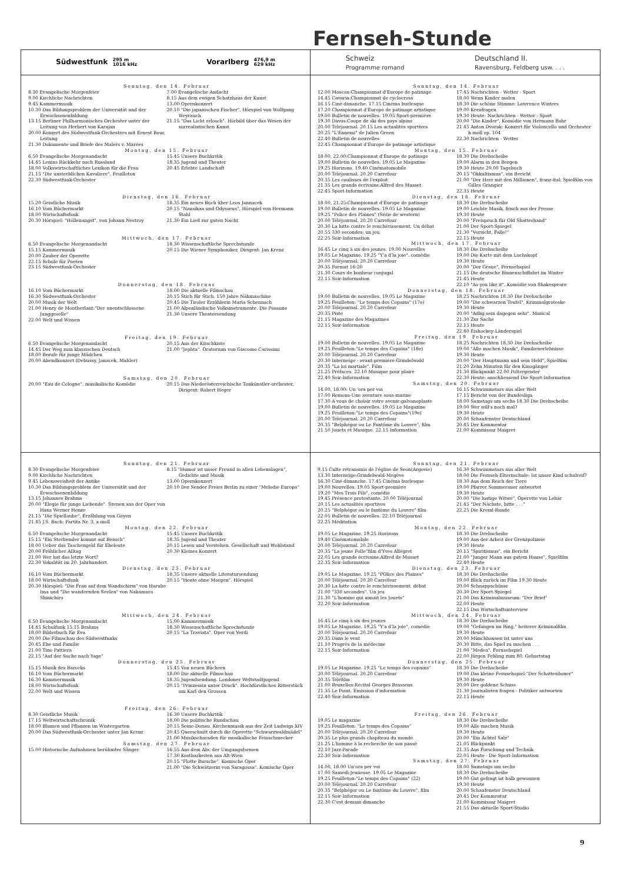Fernseh-Stunde
Südwestfunk 295 m
1016 kHz
Vorarlberg 476,9 m
629 kHz
Schweiz
Programme romand
Deutschland II.
Ravensburg, Feldberg usw. . . .
Sonntag, den 14. Februar
8.30 Evangelische Morgenfeier
9.00 Kirchliche Nachrichten
9.45 Kammermusik
10.30 Das Bildungsproblem der Universität und der Erwachsenenbildung
13.15 Berliner Philharmonisches Orchester unter der Leitung von Herbert von Karajan
20.00 Konzert des Südwestfunk-Orchesters mit Ernest Bour, Leitung
21.30 Dokumente und Briefe des Malers v. Marées
7.00 Evangelische Andacht
8.15 Aus dem ewigen Schatzhaus der Kunst
13.00 Opernkonzert
20.10 "Die japanischen Fischer", Hörspiel von Wolfgang Weyrauch
21.15 "Das Licht erlosch". Hörbild über das Wesen der surrealistischen Kunst
Montag, den 15. Februar
6.50 Evangelische Morgenandacht
14.45 Lenins Rückkehr nach Russland
18.00 Volkswirtschaftliches Lexikon für die Frau
21.15 "Die unsterblichen Kavaliere", Feuilleton
22.30 Südwestfunk-Orchester
15.45 Unsere Buchkritik
18.35 Jugend und Theater
20.45 Erlebte Landschaft
Dienstag, den 16. Februar
15.20 Geistliche Musik
16.10 Vom Büchermarkt
18.00 Wirtschaftsfunk
20.30 Hörspiel: "Höllenangst", von Johann Nestroy
18.35 Ein neues Buch über Leos Jannacek
20.15 "Nausikaa und Odysseus", Hörspiel von Hermann Stahl
21.30 Ein Lied zur guten Nacht
Mittwoch, den 17. Februar
6.50 Evangelische Morgenandacht
15.15 Kammermusik
20.00 Zauber der Operette
22.15 Schule für Poeten
23.15 Südwestfunk-Orchester
18.30 Wissenschaftliche Sprechstunde
20.15 Die Wiener Symphoniker, Dirigent: Jan Krenz
Donnerstag, den 18. Februar
16.10 Vom Büchermarkt
16.30 Südwestfunk-Orchester
20.00 Musik der Welt
21.00 Henry de Montherlant:"Der unentschlossene Junggeselle"
22.00 Welt und Wissen
18.00 Die aktuelle Filmschau
20.15 Stich für Stich. 150 Jahre Nähmaschine
20.45 Die Tiroler Erzählerin Maria Schennach
21.00 Alpenländische Volksinstrumente. Die Posaune
21.30 Unsere Theatersendung
Freitag, den 19. Februar
6.50 Evangelische Morgenandacht
14.45 Der Weg zum klassischen Deutsch
18.00 Berufe für junge Mädchen
20.00 Abendkonzert (Debussy, Janacek, Mahler)
20.15 Aus der Kitschkiste
21.00 "Jephta". Oratorium von Giacomo Carissimi
Samstag, den 20. Februar
20.00 "Eau de Cologne", musikalische Komödie
20.15 Das Niederösterreichische Tonkünstler-orchester, Dirigent: Robert Heger
Sonntag, den 14. Februar
12.00 Moscau:Championnat d'Europe de patinage
14.45 Cavaria:Championnat de cyclocross
16.15 Ciné-dimanche. 17.15 Cinéma burlesque
17.20 Championnat d'Europe de patinage artistique
19.00 Bulletin de nouvelles. 19.05 Sport-première
19.30 Davos:Coupe de ski des pays alpins
20.00 Téléjournal. 20.15 Les actualités sportives
20.25 "L'Ennemi" de Julien Green
22.40 Bulletin de nouvelles
22.45 Championnat d'Europe de patinage artistique
17.45 Nachrichten - Wetter - Sport
18.00 Wenn Kinder malen
18.30 Die schöne Stimme: Lawrence Winters
19.00 Kernfragen
19.30 Heute: Nachrichten - Wetter - Sport
20.00 "Die Kinder", Komödie von Hermann Bahr
21.45 Anton Dvorak: Konzert für Violoncello und Orchester h-moll op. 104
22.30 Nachrichten - Wetter
Montag, den 15. Februar
18.00, 22.00:Championnat d'Europe de patinage
19.00 Bulletin de nouvelles. 19.05 Le Magazine
19.25 Horizons. 19.40 Cinématomobile
20.00 Téléjournal. 20.20 Carrefour
20.35 Les coulisses de l'exploit
21.35 Les grands écrivains:Alfred des Musset
22.45 Sport-Information
18.30 Die Drehscheibe
19.00 Alarm in den Bergen
19.30 Heute 20.00 Tagebuch
20.15 "Okkultismus", ein Bericht
21.00 "Der Herr mit den Millionen", franz-ital. Spielfilm von Gilles Grangier
22.35 Heute
Dienstag, den 16. Februar
18.00, 21.25:Championnat d'Europe de patinage
19.00 Bulletin de nouvelles. 19.05 Le Magazine
19.25 "Police des Plaines" (Série de western)
20.00 Téléjournal. 20.20 Carrefour
20.30 La lutte contre le renchérissement. Un débat
20.55 330 secondes: un jeu
22.25 Soir-Information
18.30 Die Drehscheibe
19.00 Leichte Musik, frisch aus der Presse
19.30 Heute
20.00 "Freispruch für Old Shatterhand"
21.00 Der Sport-Spiegel
21.30 "Vorsicht, Falle!"
22.15 Heute
Mittwoch, den 17. Februar
16.45 Le cinq à six des jeunes. 19.00 Nouvelles
19.05 Le Magazine. 19.25 "Y'a d'la joie". comédie
20.00 Téléjournal. 20.20 Carrefour
20.35 Format 16-20
21.30 Cours de bonheur conjugal
22.15 Soir-Information
18.30 Die Drehscheibe
19.00 Die Karte mit dem Luchskopf
19.30 Heute
20.00 "Der Graue", Fernsehspiel
21.15 Die deutsche Binnenschiffahrt im Winter
21.45 Heute
22.10 "As you like it", Komödie von Shakespeare
Donnerstag, den 18. Februar
19.00 Bulletin de nouvelles. 19.05 Le Magazine
19.25 Feuilleton: "Le temps des Copains" (17e)
20.00 Téléjournal. 20.20 Carrefour
20.35 Piste
21.15 Magazine des Magazines
22.15 Soir-Information
18.25 Nachrichten 18.30 Die Drehscheibe
19.00 "Die schwarzen Teufel", Kriminalgroteske
19.30 Heute
20.00 "Adlig sein dagegen sehr". Musical
21.30 Zur Sache
22.15 Heute
22.40 Eishockey-Länderspiel
Freitag, den 19. Februar
19.00 Bulletin de nouvelles. 19.05 Le Magazine
19.25 Feuilleton:"Le temps des Copains" (18e)
20.00 Téléjournal. 20.20 Carrefour
20.30 Interneige - avant-première:Grindelwald
20.35 "La loi martiale". Film
21.25 Préfaces. 22.10 Musique pour plaire
22.40 Soir-Information
18.25 Nachrichten 18.30 Die Drehscheibe
19.00 "Alle machen Musik", Familienerlebnisse
19.30 Heute
20.00 "Der Hauptmann und sein Held", Spielfilm
21.20 Zehn Minuten für den Kinogänger
21.30 Blickpunkt 22.00 Poltergeister
22.30 Heute: anschliessend Die Sport-Information
Samstag, den 20. Februar
14.00, 18.00: Un 'ora per voi
17.00 Remous-Une aventure sous-marine
17.30 A vous de choisir votre avenir:galvanoplaste
19.00 Bulletin de nouvelles. 19.05 Le Magazine
19.25 Feuilleton:"Le temps des Copains"(19e)
20.00 Téléjournal. 20.20 Carrefour
20.35 "Belphégor ou Le Fantôme du Louvre", film
21.50 Jouets et Musique. 22.15 Information
16.15 Schwimmstars aus aller Welt
17.15 Bericht von der Bundesliga
18.00 Samstags um sechs 18.30 Die Drehscheibe
19.00 Wer will's noch mal?
19.30 Heute
20.00 Schaufenster Deutschland
20.45 Der Kommentar
21.00 Kommissar Maigret
Sonntag, den 21. Februar
8.30 Evangelische Morgenfeier
9.00 Kirchliche Nachrichten
9.45 Lebensweisheit der Antike
10.30 Das Bildungsproblem der Universität und der Erwachsenenbildung
13.15 Johannes Brahms
20.00 "Elegie für junge Liebende". Szenen aus der Oper von Hans Werner Henze
21.15 "Die Spiellaube", Erzählung von Goyen
21.45 J.S. Bach: Partita Nr. 3, a-moll
8.15 "Humor ist unser Freund in allen Lebenslagen", Gedichte und Musik
13.00 Opernkonzert
20.10 Der Sender Freies Berlin zu einer "Melodie Europa"
Montag, den 22. Februar
6.50 Evangelische Morgenandacht
15.15 "Ein Sterbender kommt auf Besuch"
18.00 Ueber das Taschengeld für Eheleute
20.00 Fröhlicher Alltag
21.00 Wer hat das letzte Wort?
22.30 Vokalität im 20. Jahrhundert
15.45 Unsere Buchkritik
18.35 Jugend und Theater
20.15 Lesen und Verstehen. Gesellschaft und Wohlstand
20.30 Kleines Konzert
Dienstag, den 23. Februar
16.10 Vom Büchermarkt
18.00 Wirtschaftsfunk
20.30 Hörspiel: "Die Frau auf dem Wandschirm" von Harube Ima und "Die wandernden Seelen" von Nakamura Shinichiro
18.35 Unsere aktuelle Literatursendung
20.15 "Heute ohne Morgen". Hörspiel
Mittwoch, den 24. Februar
6.50 Evangelische Morgenandacht
14.45 Schulfunk 15.15 Brahms
18.00 Bilderbuch für Eva
20.00 Die Filmschau des Südwestfunks
20.45 Ehe und Familie
21.00 Tino Pattiera
22.15 "Auf der Suche nach Yage"
15.00 Kammermusik
18.30 Wissenschaftliche Sprechstunde
20.15 "La Traviata". Oper von Verdi
Donnerstag, den 25. Februar
15.15 Musik des Barocks
16.10 Vom Büchermarkt
16.30 Kammermusik
18.00 Wirtschaftsfunk
22.00 Welt und Wissen
15.45 Von neuen Büchern
18.00 Die aktuelle Filmschau
18.35 Jugendsendung. Londoner Weltstadtjugend
20.15 "Prinzessin unter Druck". Hochfürstliches Ritterstück um Karl den Grossen
Freitag, den 26. Februar
8.30 Geistliche Musik
17.15 Weltwirtschaftschronik
18.00 Blumen und Pflanzen im Wintergarten
20.00 Das Südwestfunk-Orchester unter Jan Krenz
16.30 Unsere Buchkritik
18.00 Die politische Rundschau
20.15 Seine-Donau. Kirchenmusik aus der Zeit Ludwigs XIV
20.45 Querschnitt durch die Operette "Schwarzwaldmädel"
21.00 Musikscharaden für musikalische Feinschmecker
Samstag, den 27. Februar
15.00 Historische Aufnahmen berühmter Sänger
16.55 Aus dem Abc der Umgangsformen
17.30 Kostbarkeiten aus Alt-Wien
20.15 "Flotte Bursche". Komische Oper
21.00 "Die Schwätzerin von Saragossa". Komische Oper
Sonntag, den 21. Februar
9.15 Culte retransmis de l'église de Seon(Argovie)
13.30 Interneige:Grindelwald-Megève
16.30 Ciné-dimanche. 17.45 Cinéma burlesque
19.00 Nouvelles. 19.05 Sport-première
19.20 "Mes Trois Fils", comédie
19.45 Présence protestante. 20.00 Téléjournal
20.15 Les actualités sportives
20.25 "Belphégor ou le fantôme du Louvre" film
22.05 Bulletin de nouvelles. 22.10 Téléjournal
22.25 Méditation
16.30 Schwimmstars aus aller Welt
18.00 Die Fernseh-Elternschule: Ist unser Kind schulreif?
18.30 Aus dem Reich der Tiere
19.00 Pfarrer Sommerauer antwortet
19.30 Heute
20.00 "Die lustige Witwe", Operette von Lehár
21.45 "Der Nächste, bitte . . ."
22.25 Die Kreml-Runde
Montag, den 22. Februar
19.05 Le Magazine. 19.25 Horizons
19.40 Cinématomobile
20.00 Téléjournal. 20.20 Carrefour
20.35 "La jeune Folle"film d'Yves Allégret
22.05 Les grands écrivains:Alfred de Musset
22.35 Soir-Information
18.30 Die Drehscheibe
19.00 Aus der Arbeit der Grenzpolizeie
19.30 Heute
20.15 "Spiritismus", ein Bericht
21.00 "Junger Mann aus gutem Hause", Spielfilm
22.40 Heute
Dienstag, den 23. Februar
19.05 Le Magazine. 19.25 "POlice des Plaines"
20.00 Téléjournal. 20.20 Carrefour
20.30 La lutte contre le renchérissement. débat
21.00 "330 secondes". Un jeu
21.30 "L'homme qui aimait les Jouets"
22.20 Soir-Information
18.30 Die Drehscheibe
19.00 Blick zurück im Film 19.30 Heute
20.00 Schnappschüsse
20.30 Der Sport-Spiegel
21.00 Das Kriminalmuseum: "Der Brief"
22.00 Heute
22.15 Das Wirtschaftsinterview
Mittwoch, den 24. Februar
16.45 Le cinq à six des jeunes
19.05 Le Magazine. 19.25 "Y'a d'la joie", comédie
20.00 Téléjournal. 20.20 Carrefour
20.35 Dans le vent
21.10 Progrès de la médecine
22.15 Soir-Information
18.30 Die Drehscheibe
19.00 "Gefangen im Ring," heiterer Kriminalfilm
19.30 Heute
20.00 Münchhausen ist unter uns
20.30 Bitte, das Spiel zu machen . . .
21.00 "Medea", Fernsehspiel
22.00 Jürgen Fehling zum 80. Geburtstag
Donnerstag, den 25. Februar
19.05 Le Magazine. 19.25 "Le temps des copains"
20.00 Téléjournal. 20.20 Carrefour
20.35 Téléfilm
21.00 Bruxelles:Récital Georges Brassens
21.35 Le Point. Emission d'information
22.40 Soir-Information
18.30 Die Drehscheibe
19.00 Das kleine Fernsehspiel:"Der Schattenboxer"
19.30 Heute
20.00 Der goldene Schuss
21.30 Journalisten fragen - Politiker antworten
22.15 Heute
Freitag, den 26. Februar
19.05 Le magazine
19.25 Feuilleton: "Le temps des Copains"
20.00 Téléjournal. 20.20 Carrefour
20.35 Le plus grands chapiteau du monde
21.25 L'homme à la recherche de son passé
22.10 Jazz-Parade
22.30 Soir-Information
18.30 Die Drehscheibe
19.00 Alle machen Musik
19.30 Heute
20.00 "Ein Achtel Salz"
21.05 Blickpunkt
21.35 Aus Forschung und Technik
22.05 Heute - Die Sport-Information
Samstag, den 27. Februar
14.00, 18.00 Un'ora per voi
17.00 Samedi-Jeunesse. 19.05 Le Magazine
19.25 Feuilleton:"Le temps des Copains" (22)
20.00 Téléjournal. 20.20 Carrefour
20.35 "Belphégor ou Le fantôme du Louvre", film
22.15 Soir-Information
22.30 C'est demain dimanche
18.00 Samstags um sechs
18.30 Die Drehscheibe
19.00 Gut gefragt ist halb gewonnen
19.30 Heute
20.00 Schaufenster Deutschland
20.45 Der Kommentar
21.00 Kommissar Maigret
21.55 Das aktuelle Sport-Studio
9